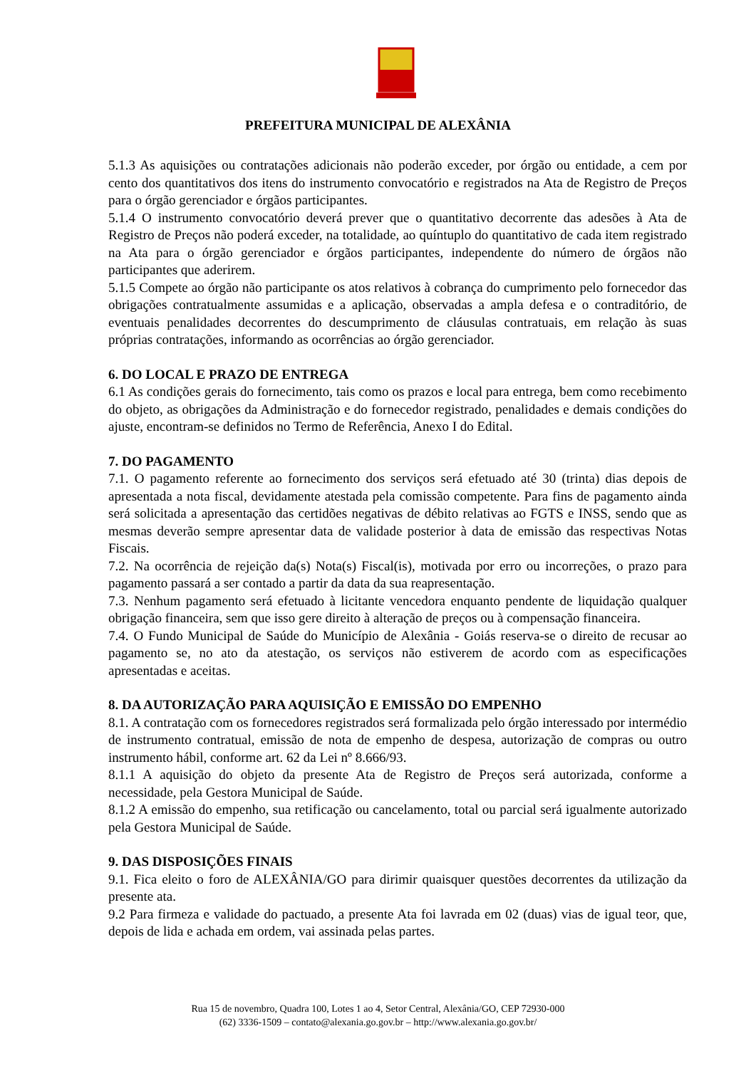PREFEITURA MUNICIPAL DE ALEXÂNIA
5.1.3 As aquisições ou contratações adicionais não poderão exceder, por órgão ou entidade, a cem por cento dos quantitativos dos itens do instrumento convocatório e registrados na Ata de Registro de Preços para o órgão gerenciador e órgãos participantes.
5.1.4 O instrumento convocatório deverá prever que o quantitativo decorrente das adesões à Ata de Registro de Preços não poderá exceder, na totalidade, ao quíntuplo do quantitativo de cada item registrado na Ata para o órgão gerenciador e órgãos participantes, independente do número de órgãos não participantes que aderirem.
5.1.5 Compete ao órgão não participante os atos relativos à cobrança do cumprimento pelo fornecedor das obrigações contratualmente assumidas e a aplicação, observadas a ampla defesa e o contraditório, de eventuais penalidades decorrentes do descumprimento de cláusulas contratuais, em relação às suas próprias contratações, informando as ocorrências ao órgão gerenciador.
6. DO LOCAL E PRAZO DE ENTREGA
6.1 As condições gerais do fornecimento, tais como os prazos e local para entrega, bem como recebimento do objeto, as obrigações da Administração e do fornecedor registrado, penalidades e demais condições do ajuste, encontram-se definidos no Termo de Referência, Anexo I do Edital.
7. DO PAGAMENTO
7.1. O pagamento referente ao fornecimento dos serviços será efetuado até 30 (trinta) dias depois de apresentada a nota fiscal, devidamente atestada pela comissão competente. Para fins de pagamento ainda será solicitada a apresentação das certidões negativas de débito relativas ao FGTS e INSS, sendo que as mesmas deverão sempre apresentar data de validade posterior à data de emissão das respectivas Notas Fiscais.
7.2. Na ocorrência de rejeição da(s) Nota(s) Fiscal(is), motivada por erro ou incorreções, o prazo para pagamento passará a ser contado a partir da data da sua reapresentação.
7.3. Nenhum pagamento será efetuado à licitante vencedora enquanto pendente de liquidação qualquer obrigação financeira, sem que isso gere direito à alteração de preços ou à compensação financeira.
7.4. O Fundo Municipal de Saúde do Município de Alexânia - Goiás reserva-se o direito de recusar ao pagamento se, no ato da atestação, os serviços não estiverem de acordo com as especificações apresentadas e aceitas.
8. DA AUTORIZAÇÃO PARA AQUISIÇÃO E EMISSÃO DO EMPENHO
8.1. A contratação com os fornecedores registrados será formalizada pelo órgão interessado por intermédio de instrumento contratual, emissão de nota de empenho de despesa, autorização de compras ou outro instrumento hábil, conforme art. 62 da Lei nº 8.666/93.
8.1.1 A aquisição do objeto da presente Ata de Registro de Preços será autorizada, conforme a necessidade, pela Gestora Municipal de Saúde.
8.1.2 A emissão do empenho, sua retificação ou cancelamento, total ou parcial será igualmente autorizado pela Gestora Municipal de Saúde.
9. DAS DISPOSIÇÕES FINAIS
9.1. Fica eleito o foro de ALEXÂNIA/GO para dirimir quaisquer questões decorrentes da utilização da presente ata.
9.2 Para firmeza e validade do pactuado, a presente Ata foi lavrada em 02 (duas) vias de igual teor, que, depois de lida e achada em ordem, vai assinada pelas partes.
Rua 15 de novembro, Quadra 100, Lotes 1 ao 4, Setor Central, Alexânia/GO, CEP 72930-000
(62) 3336-1509 – contato@alexania.go.gov.br – http://www.alexania.go.gov.br/